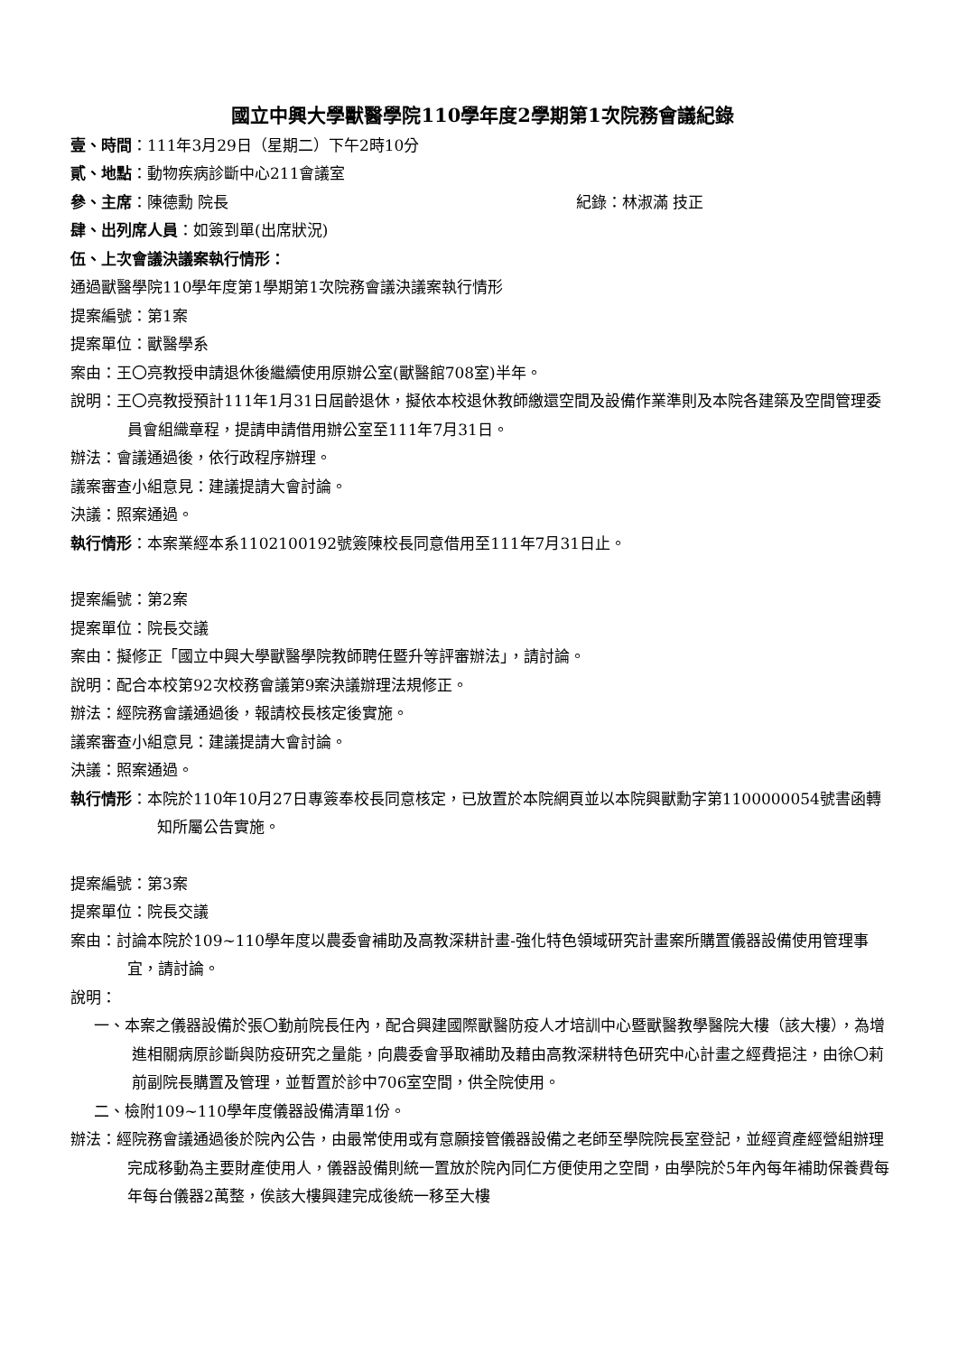國立中興大學獸醫學院110學年度2學期第1次院務會議紀錄
壹、時間：111年3月29日（星期二）下午2時10分
貳、地點：動物疾病診斷中心211會議室
參、主席：陳德勳 院長 紀錄：林淑滿 技正
肆、出列席人員：如簽到單(出席狀況)
伍、上次會議決議案執行情形：
通過獸醫學院110學年度第1學期第1次院務會議決議案執行情形
提案編號：第1案
提案單位：獸醫學系
案由：王〇亮教授申請退休後繼續使用原辦公室(獸醫館708室)半年。
說明：王〇亮教授預計111年1月31日屆齡退休，擬依本校退休教師繳還空間及設備作業準則及本院各建築及空間管理委員會組織章程，提請申請借用辦公室至111年7月31日。
辦法：會議通過後，依行政程序辦理。
議案審查小組意見：建議提請大會討論。
決議：照案通過。
執行情形：本案業經本系1102100192號簽陳校長同意借用至111年7月31日止。
提案編號：第2案
提案單位：院長交議
案由：擬修正「國立中興大學獸醫學院教師聘任暨升等評審辦法」，請討論。
說明：配合本校第92次校務會議第9案決議辦理法規修正。
辦法：經院務會議通過後，報請校長核定後實施。
議案審查小組意見：建議提請大會討論。
決議：照案通過。
執行情形：本院於110年10月27日專簽奉校長同意核定，已放置於本院網頁並以本院興獸勳字第1100000054號書函轉知所屬公告實施。
提案編號：第3案
提案單位：院長交議
案由：討論本院於109~110學年度以農委會補助及高教深耕計畫-強化特色領域研究計畫案所購置儀器設備使用管理事宜，請討論。
說明：
一、本案之儀器設備於張〇勤前院長任內，配合興建國際獸醫防疫人才培訓中心暨獸醫教學醫院大樓（該大樓），為增進相關病原診斷與防疫研究之量能，向農委會爭取補助及藉由高教深耕特色研究中心計畫之經費挹注，由徐〇莉前副院長購置及管理，並暫置於診中706室空間，供全院使用。
二、檢附109~110學年度儀器設備清單1份。
辦法：經院務會議通過後於院內公告，由最常使用或有意願接管儀器設備之老師至學院院長室登記，並經資產經營組辦理完成移動為主要財產使用人，儀器設備則統一置放於院內同仁方便使用之空間，由學院於5年內每年補助保養費每年每台儀器2萬整，俟該大樓興建完成後統一移至大樓